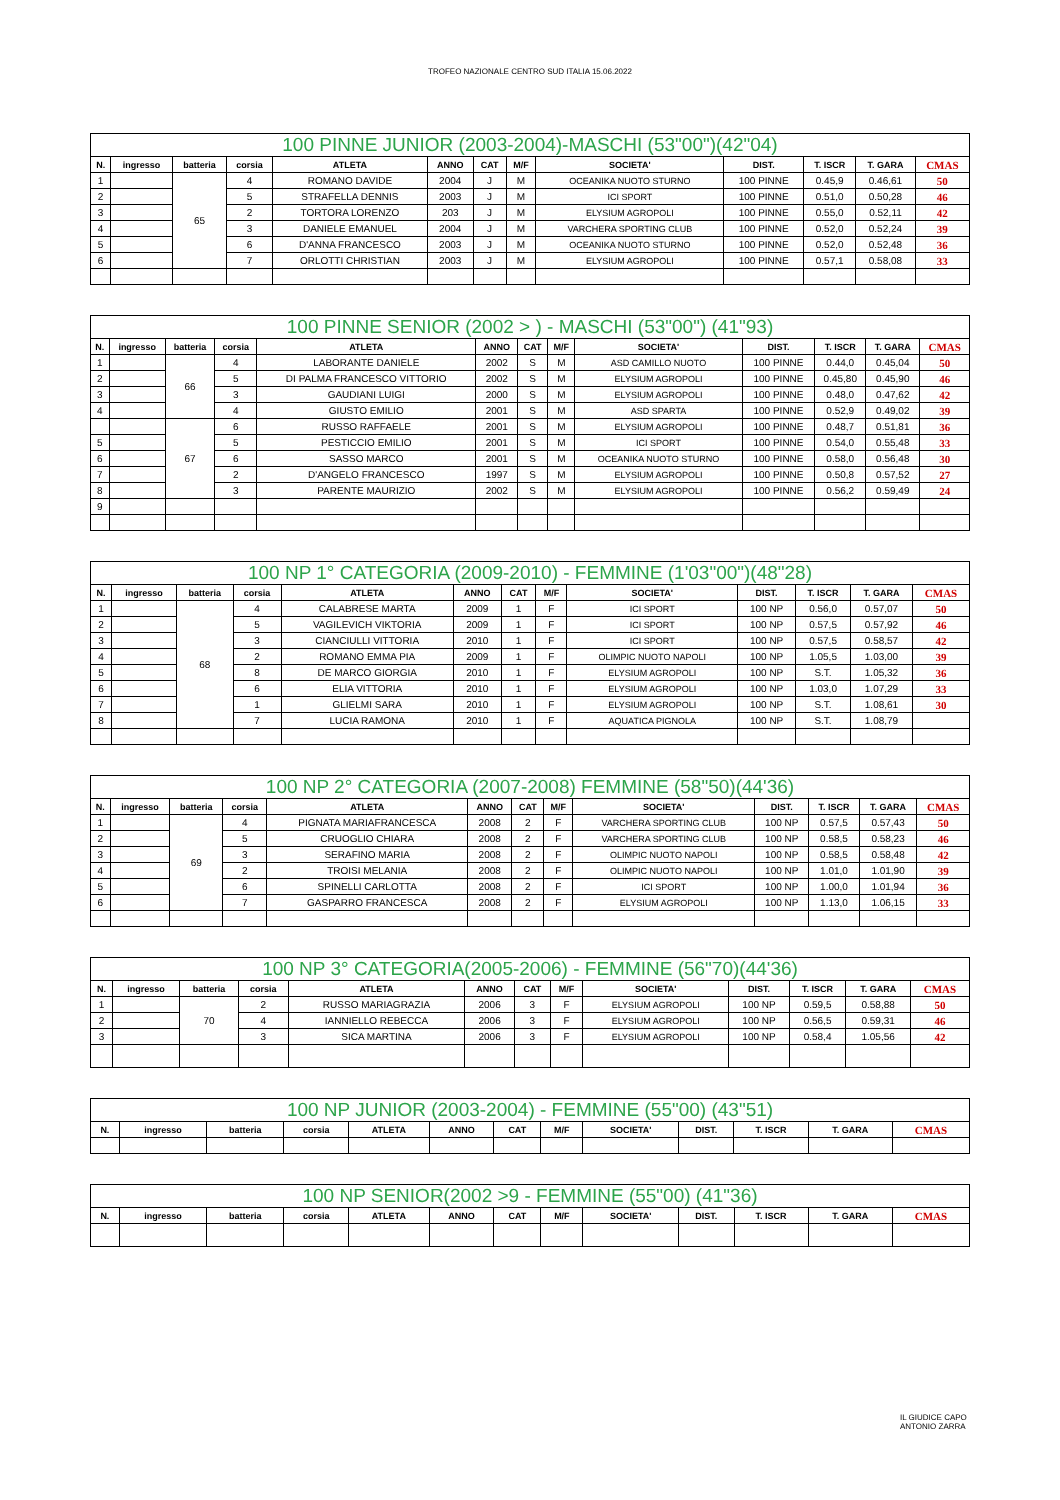TROFEO NAZIONALE CENTRO SUD ITALIA 15.06.2022
| 100 PINNE JUNIOR (2003-2004)-MASCHI (53"00")(42"04) | | | | | | | | | | | | |
| --- | --- | --- | --- | --- | --- | --- | --- | --- | --- | --- | --- | --- |
| N. | ingresso | batteria | corsia | ATLETA | ANNO | CAT | M/F | SOCIETA' | DIST. | T. ISCR | T. GARA | CMAS |
| 1 | | 65 | 4 | ROMANO DAVIDE | 2004 | J | M | OCEANIKA NUOTO STURNO | 100 PINNE | 0.45,9 | 0.46,61 | 50 |
| 2 | | | 5 | STRAFELLA DENNIS | 2003 | J | M | ICI SPORT | 100 PINNE | 0.51,0 | 0.50,28 | 46 |
| 3 | | | 2 | TORTORA LORENZO | 203 | J | M | ELYSIUM AGROPOLI | 100 PINNE | 0.55,0 | 0.52,11 | 42 |
| 4 | | | 3 | DANIELE EMANUEL | 2004 | J | M | VARCHERA SPORTING CLUB | 100 PINNE | 0.52,0 | 0.52,24 | 39 |
| 5 | | | 6 | D'ANNA FRANCESCO | 2003 | J | M | OCEANIKA NUOTO STURNO | 100 PINNE | 0.52,0 | 0.52,48 | 36 |
| 6 | | | 7 | ORLOTTI CHRISTIAN | 2003 | J | M | ELYSIUM AGROPOLI | 100 PINNE | 0.57,1 | 0.58,08 | 33 |
| 100 PINNE SENIOR (2002 > ) - MASCHI (53"00") (41"93) | | | | | | | | | | | | |
| --- | --- | --- | --- | --- | --- | --- | --- | --- | --- | --- | --- | --- |
| N. | ingresso | batteria | corsia | ATLETA | ANNO | CAT | M/F | SOCIETA' | DIST. | T. ISCR | T. GARA | CMAS |
| 1 | | 66 | 4 | LABORANTE DANIELE | 2002 | S | M | ASD CAMILLO NUOTO | 100 PINNE | 0.44,0 | 0.45,04 | 50 |
| 2 | | | 5 | DI PALMA FRANCESCO VITTORIO | 2002 | S | M | ELYSIUM AGROPOLI | 100 PINNE | 0.45,80 | 0.45,90 | 46 |
| 3 | | | 3 | GAUDIANI LUIGI | 2000 | S | M | ELYSIUM AGROPOLI | 100 PINNE | 0.48,0 | 0.47,62 | 42 |
| 4 | | | 4 | GIUSTO EMILIO | 2001 | S | M | ASD SPARTA | 100 PINNE | 0.52,9 | 0.49,02 | 39 |
| | | 67 | 6 | RUSSO RAFFAELE | 2001 | S | M | ELYSIUM AGROPOLI | 100 PINNE | 0.48,7 | 0.51,81 | 36 |
| 5 | | | 5 | PESTICCIO EMILIO | 2001 | S | M | ICI SPORT | 100 PINNE | 0.54,0 | 0.55,48 | 33 |
| 6 | | | 6 | SASSO MARCO | 2001 | S | M | OCEANIKA NUOTO STURNO | 100 PINNE | 0.58,0 | 0.56,48 | 30 |
| 7 | | | 2 | D'ANGELO FRANCESCO | 1997 | S | M | ELYSIUM AGROPOLI | 100 PINNE | 0.50,8 | 0.57,52 | 27 |
| 8 | | | 3 | PARENTE MAURIZIO | 2002 | S | M | ELYSIUM AGROPOLI | 100 PINNE | 0.56,2 | 0.59,49 | 24 |
| 9 | | | | | | | | | | | | |
| 100 NP 1° CATEGORIA (2009-2010) - FEMMINE (1'03"00")(48"28) | | | | | | | | | | | | |
| --- | --- | --- | --- | --- | --- | --- | --- | --- | --- | --- | --- | --- |
| N. | ingresso | batteria | corsia | ATLETA | ANNO | CAT | M/F | SOCIETA' | DIST. | T. ISCR | T. GARA | CMAS |
| 1 | | 68 | 4 | CALABRESE MARTA | 2009 | 1 | F | ICI SPORT | 100 NP | 0.56,0 | 0.57,07 | 50 |
| 2 | | | 5 | VAGILEVICH VIKTORIA | 2009 | 1 | F | ICI SPORT | 100 NP | 0.57,5 | 0.57,92 | 46 |
| 3 | | | 3 | CIANCIULLI VITTORIA | 2010 | 1 | F | ICI SPORT | 100 NP | 0.57,5 | 0.58,57 | 42 |
| 4 | | | 2 | ROMANO EMMA PIA | 2009 | 1 | F | OLIMPIC NUOTO NAPOLI | 100 NP | 1.05,5 | 1.03,00 | 39 |
| 5 | | | 8 | DE MARCO GIORGIA | 2010 | 1 | F | ELYSIUM AGROPOLI | 100 NP | S.T. | 1.05,32 | 36 |
| 6 | | | 6 | ELIA VITTORIA | 2010 | 1 | F | ELYSIUM AGROPOLI | 100 NP | 1.03,0 | 1.07,29 | 33 |
| 7 | | | 1 | GLIELMI SARA | 2010 | 1 | F | ELYSIUM AGROPOLI | 100 NP | S.T. | 1.08,61 | 30 |
| 8 | | | 7 | LUCIA RAMONA | 2010 | 1 | F | AQUATICA PIGNOLA | 100 NP | S.T. | 1.08,79 | |
| 100 NP 2° CATEGORIA (2007-2008) FEMMINE (58"50)(44'36) | | | | | | | | | | | | |
| --- | --- | --- | --- | --- | --- | --- | --- | --- | --- | --- | --- | --- |
| N. | ingresso | batteria | corsia | ATLETA | ANNO | CAT | M/F | SOCIETA' | DIST. | T. ISCR | T. GARA | CMAS |
| 1 | | 69 | 4 | PIGNATA MARIAFRANCESCA | 2008 | 2 | F | VARCHERA SPORTING CLUB | 100 NP | 0.57,5 | 0.57,43 | 50 |
| 2 | | | 5 | CRUOGLIO CHIARA | 2008 | 2 | F | VARCHERA SPORTING CLUB | 100 NP | 0.58,5 | 0.58,23 | 46 |
| 3 | | | 3 | SERAFINO MARIA | 2008 | 2 | F | OLIMPIC NUOTO NAPOLI | 100 NP | 0.58,5 | 0.58,48 | 42 |
| 4 | | | 2 | TROISI MELANIA | 2008 | 2 | F | OLIMPIC NUOTO NAPOLI | 100 NP | 1.01,0 | 1.01,90 | 39 |
| 5 | | | 6 | SPINELLI CARLOTTA | 2008 | 2 | F | ICI SPORT | 100 NP | 1.00,0 | 1.01,94 | 36 |
| 6 | | | 7 | GASPARRO FRANCESCA | 2008 | 2 | F | ELYSIUM AGROPOLI | 100 NP | 1.13,0 | 1.06,15 | 33 |
| 100 NP 3° CATEGORIA(2005-2006) - FEMMINE (56"70)(44'36) | | | | | | | | | | | | |
| --- | --- | --- | --- | --- | --- | --- | --- | --- | --- | --- | --- | --- |
| N. | ingresso | batteria | corsia | ATLETA | ANNO | CAT | M/F | SOCIETA' | DIST. | T. ISCR | T. GARA | CMAS |
| 1 | | 70 | 2 | RUSSO MARIAGRAZIA | 2006 | 3 | F | ELYSIUM AGROPOLI | 100 NP | 0.59,5 | 0.58,88 | 50 |
| 2 | | | 4 | IANNIELLO REBECCA | 2006 | 3 | F | ELYSIUM AGROPOLI | 100 NP | 0.56,5 | 0.59,31 | 46 |
| 3 | | | 3 | SICA MARTINA | 2006 | 3 | F | ELYSIUM AGROPOLI | 100 NP | 0.58,4 | 1.05,56 | 42 |
| 100 NP JUNIOR (2003-2004) - FEMMINE (55"00) (43"51) | | | | | | | | | | | | |
| --- | --- | --- | --- | --- | --- | --- | --- | --- | --- | --- | --- | --- |
| N. | ingresso | batteria | corsia | ATLETA | ANNO | CAT | M/F | SOCIETA' | DIST. | T. ISCR | T. GARA | CMAS |
| 100 NP SENIOR(2002 >9 - FEMMINE (55"00) (41"36) | | | | | | | | | | | | |
| --- | --- | --- | --- | --- | --- | --- | --- | --- | --- | --- | --- | --- |
| N. | ingresso | batteria | corsia | ATLETA | ANNO | CAT | M/F | SOCIETA' | DIST. | T. ISCR | T. GARA | CMAS |
IL GIUDICE CAPO
ANTONIO ZARRA